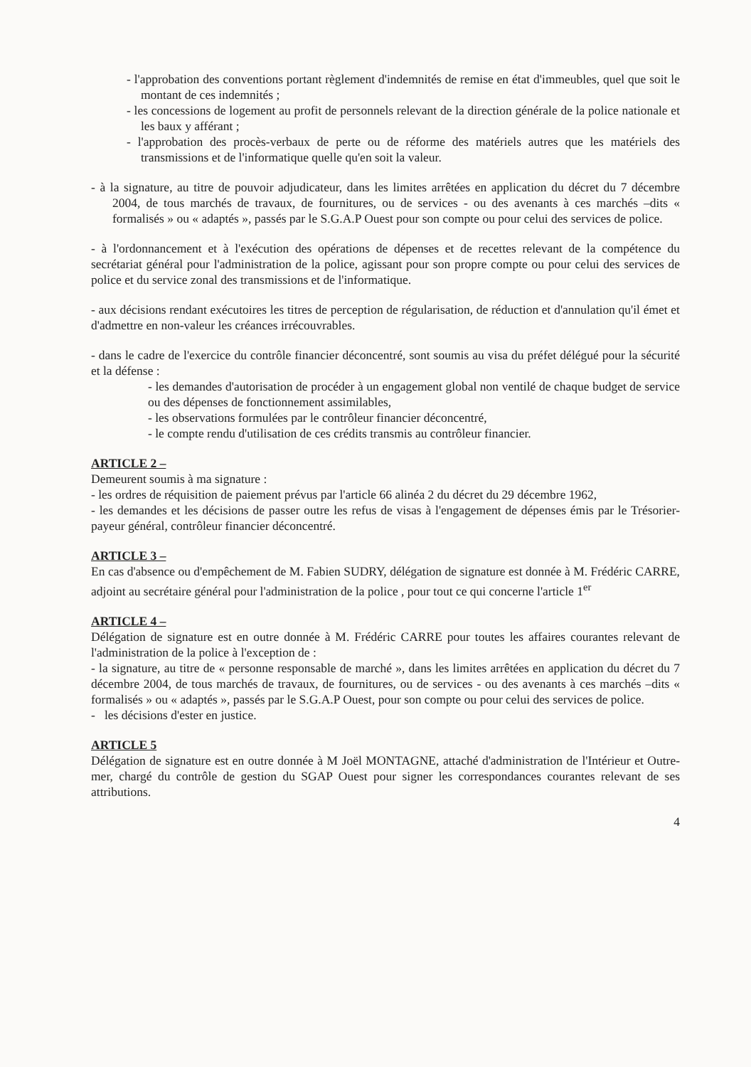- l'approbation des conventions portant règlement d'indemnités de remise en état d'immeubles, quel que soit le montant de ces indemnités ;
- les concessions de logement au profit de personnels relevant de la direction générale de la police nationale et les baux y afférant ;
- l'approbation des procès-verbaux de perte ou de réforme des matériels autres que les matériels des transmissions et de l'informatique quelle qu'en soit la valeur.
- à la signature, au titre de pouvoir adjudicateur, dans les limites arrêtées en application du décret du 7 décembre 2004, de tous marchés de travaux, de fournitures, ou de services - ou des avenants à ces marchés –dits « formalisés » ou « adaptés », passés par le S.G.A.P Ouest pour son compte ou pour celui des services de police.
- à l'ordonnancement et à l'exécution des opérations de dépenses et de recettes relevant de la compétence du secrétariat général pour l'administration de la police, agissant pour son propre compte ou pour celui des services de police et du service zonal des transmissions et de l'informatique.
- aux décisions rendant exécutoires les titres de perception de régularisation, de réduction et d'annulation qu'il émet et d'admettre en non-valeur les créances irrécouvrables.
- dans le cadre de l'exercice du contrôle financier déconcentré, sont soumis au visa du préfet délégué pour la sécurité et la défense :
- les demandes d'autorisation de procéder à un engagement global non ventilé de chaque budget de service ou des dépenses de fonctionnement assimilables,
- les observations formulées par le contrôleur financier déconcentré,
- le compte rendu d'utilisation de ces crédits transmis au contrôleur financier.
ARTICLE 2 –
Demeurent soumis à ma signature :
- les ordres de réquisition de paiement prévus par l'article 66 alinéa 2 du décret du 29 décembre 1962,
- les demandes et les décisions de passer outre les refus de visas à l'engagement de dépenses émis par le Trésorier-payeur général, contrôleur financier déconcentré.
ARTICLE 3 –
En cas d'absence ou d'empêchement de M. Fabien SUDRY, délégation de signature est donnée à M. Frédéric CARRE, adjoint au secrétaire général pour l'administration de la police , pour tout ce qui concerne l'article 1<sup>er</sup>
ARTICLE 4 –
Délégation de signature est en outre donnée à M. Frédéric CARRE pour toutes les affaires courantes relevant de l'administration de la police à l'exception de :
- la signature, au titre de « personne responsable de marché », dans les limites arrêtées en application du décret du 7 décembre 2004, de tous marchés de travaux, de fournitures, ou de services - ou des avenants à ces marchés –dits « formalisés » ou « adaptés », passés par le S.G.A.P Ouest, pour son compte ou pour celui des services de police.
- les décisions d'ester en justice.
ARTICLE 5
Délégation de signature est en outre donnée à M Joël MONTAGNE, attaché d'administration de l'Intérieur et Outre-mer, chargé du contrôle de gestion du SGAP Ouest pour signer les correspondances courantes relevant de ses attributions.
4